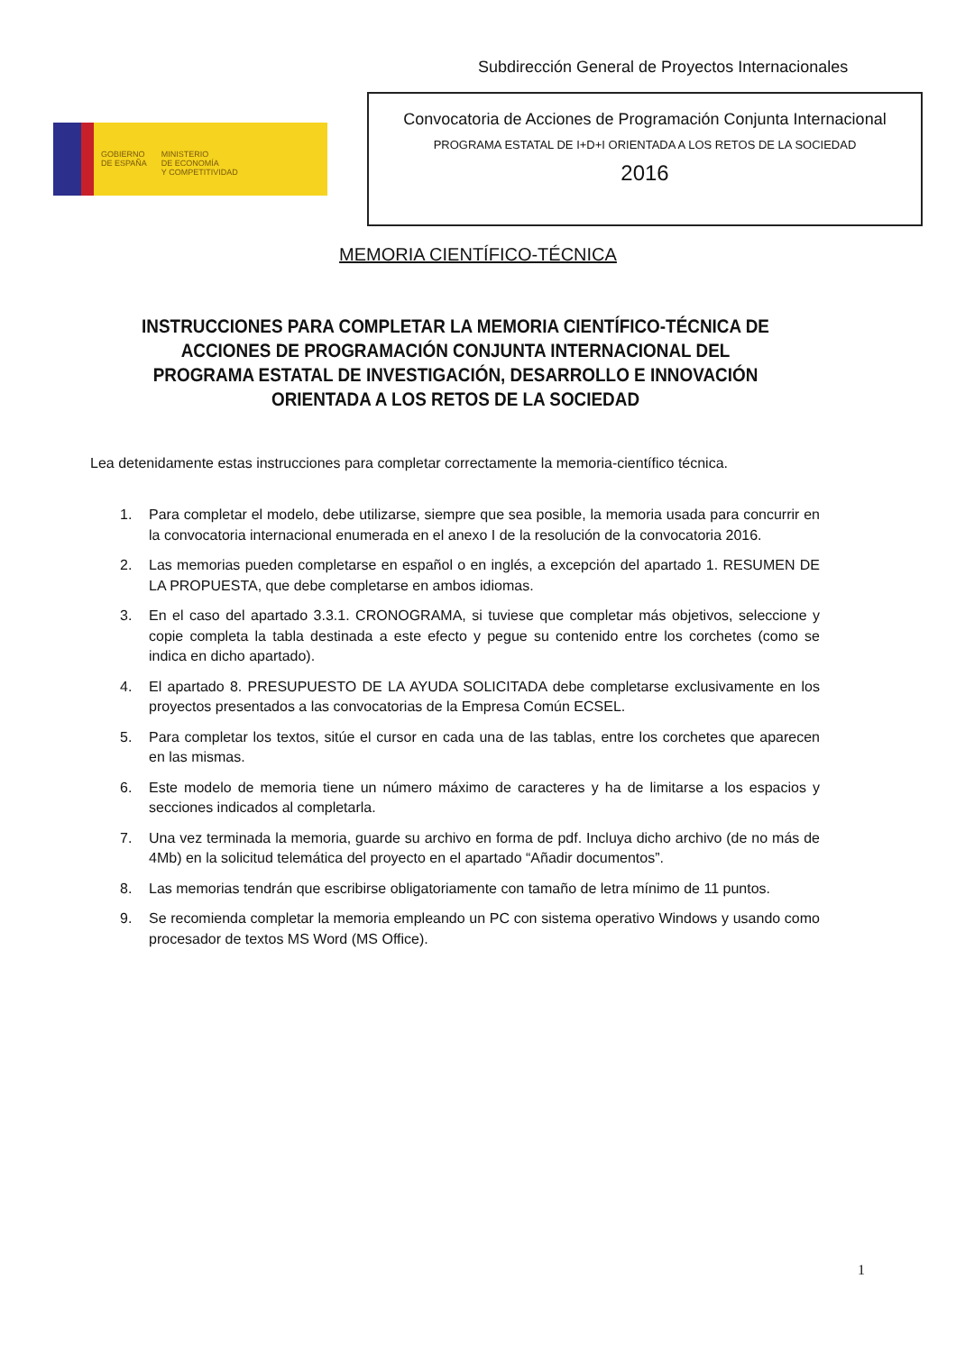Subdirección General de Proyectos Internacionales
GOBIERNO
DE ESPAÑA
MINISTERIO
DE ECONOMÍA
Y COMPETITIVIDAD
Convocatoria de Acciones de Programación Conjunta Internacional
PROGRAMA ESTATAL DE I+D+I ORIENTADA A LOS RETOS DE LA SOCIEDAD
2016
MEMORIA CIENTÍFICO-TÉCNICA
INSTRUCCIONES PARA COMPLETAR LA MEMORIA CIENTÍFICO-TÉCNICA DE ACCIONES DE PROGRAMACIÓN CONJUNTA INTERNACIONAL DEL PROGRAMA ESTATAL DE INVESTIGACIÓN, DESARROLLO E INNOVACIÓN ORIENTADA A LOS RETOS DE LA SOCIEDAD
Lea detenidamente estas instrucciones para completar correctamente la memoria-científico técnica.
1. Para completar el modelo, debe utilizarse, siempre que sea posible, la memoria usada para concurrir en la convocatoria internacional enumerada en el anexo I de la resolución de la convocatoria 2016.
2. Las memorias pueden completarse en español o en inglés, a excepción del apartado 1. RESUMEN DE LA PROPUESTA, que debe completarse en ambos idiomas.
3. En el caso del apartado 3.3.1. CRONOGRAMA, si tuviese que completar más objetivos, seleccione y copie completa la tabla destinada a este efecto y pegue su contenido entre los corchetes (como se indica en dicho apartado).
4. El apartado 8. PRESUPUESTO DE LA AYUDA SOLICITADA debe completarse exclusivamente en los proyectos presentados a las convocatorias de la Empresa Común ECSEL.
5. Para completar los textos, sitúe el cursor en cada una de las tablas, entre los corchetes que aparecen en las mismas.
6. Este modelo de memoria tiene un número máximo de caracteres y ha de limitarse a los espacios y secciones indicados al completarla.
7. Una vez terminada la memoria, guarde su archivo en forma de pdf. Incluya dicho archivo (de no más de 4Mb) en la solicitud telemática del proyecto en el apartado “Añadir documentos”.
8. Las memorias tendrán que escribirse obligatoriamente con tamaño de letra mínimo de 11 puntos.
9. Se recomienda completar la memoria empleando un PC con sistema operativo Windows y usando como procesador de textos MS Word (MS Office).
1